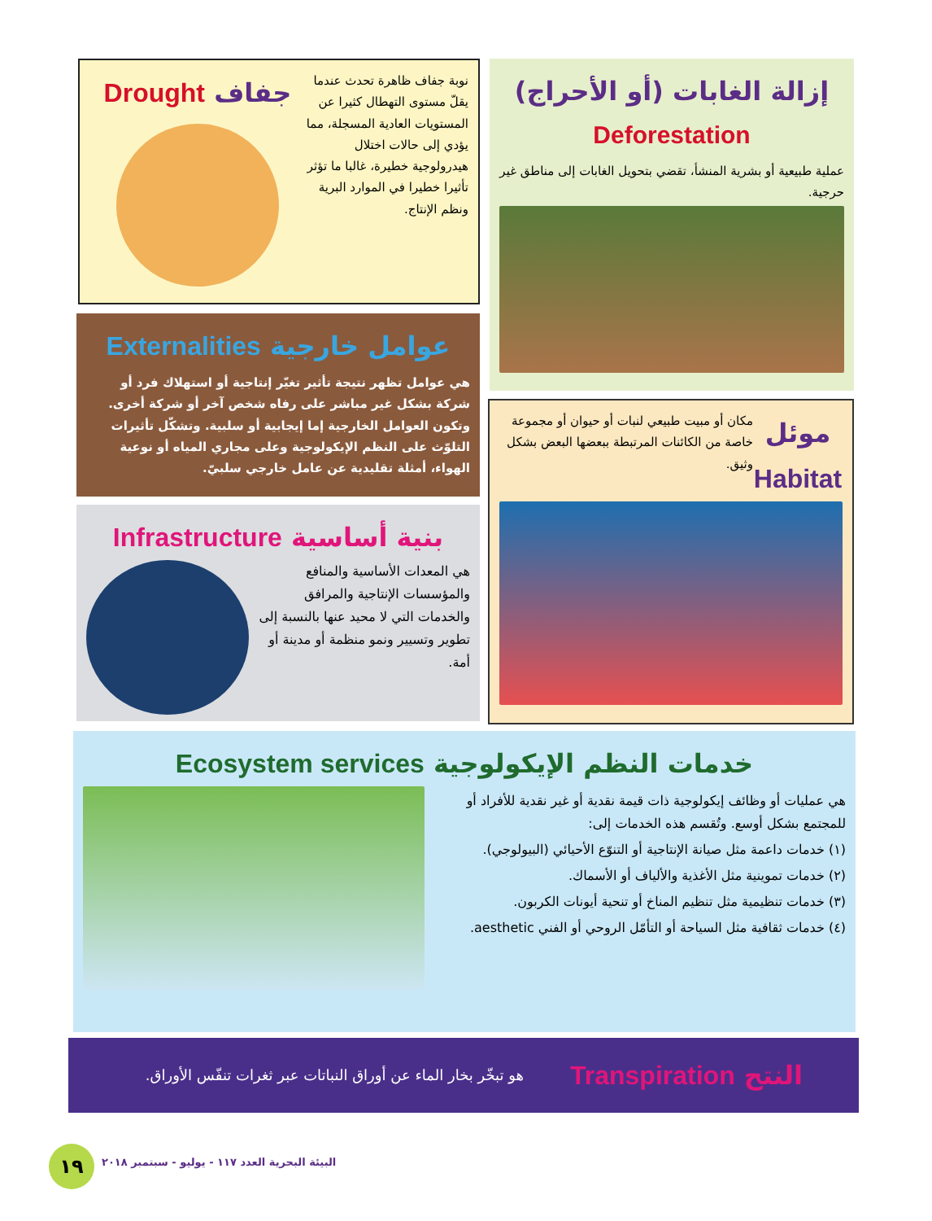إزالة الغابات (أو الأحراج)
Deforestation
عملية طبيعية أو بشرية المنشأ، تقضي بتحويل الغابات إلى مناطق غير حرجية.
نوبة جفاف ظاهرة تحدث عندما يقلّ مستوى التهطال كثيرا عن المستويات العادية المسجلة، مما يؤدي إلى حالات اختلال هيدرولوجية خطيرة، غالبا ما تؤثر تأثيرا خطيرا في الموارد البرية ونظم الإنتاج.
جفاف Drought
عوامل خارجية Externalities
هي عوامل تظهر نتيجة تأثير تغيّر إنتاجية أو استهلاك فرد أو شركة بشكل غير مباشر على رفاه شخص آخر أو شركة أخرى. وتكون العوامل الخارجية إما إيجابية أو سلبية. وتشكّل تأثيرات التلوّث على النظم الإيكولوجية وعلى مجاري المياه أو نوعية الهواء، أمثلة تقليدية عن عامل خارجي سلبيّ.
موئل
Habitat
مكان أو مبيت طبيعي لنبات أو حيوان أو مجموعة خاصة من الكائنات المرتبطة ببعضها البعض بشكل وثيق.
بنية أساسية Infrastructure
هي المعدات الأساسية والمنافع والمؤسسات الإنتاجية والمرافق والخدمات التي لا محيد عنها بالنسبة إلى تطوير وتسيير ونمو منظمة أو مدينة أو أمة.
خدمات النظم الإيكولوجية Ecosystem services
هي عمليات أو وظائف إيكولوجية ذات قيمة نقدية أو غير نقدية للأفراد أو للمجتمع بشكل أوسع. وتُقسم هذه الخدمات إلى:
(١) خدمات داعمة مثل صيانة الإنتاجية أو التنوّع الأحيائي (البيولوجي).
(٢) خدمات تموينية مثل الأغذية والألياف أو الأسماك.
(٣) خدمات تنظيمية مثل تنظيم المناخ أو تنحية أيونات الكربون.
(٤) خدمات ثقافية مثل السياحة أو التأمّل الروحي أو الفني aesthetic.
النتح Transpiration
هو تبخّر بخار الماء عن أوراق النباتات عبر ثغرات تنفّس الأوراق.
١٩
البيئة البحرية العدد ١١٧ - يوليو - سبتمبر ٢٠١٨